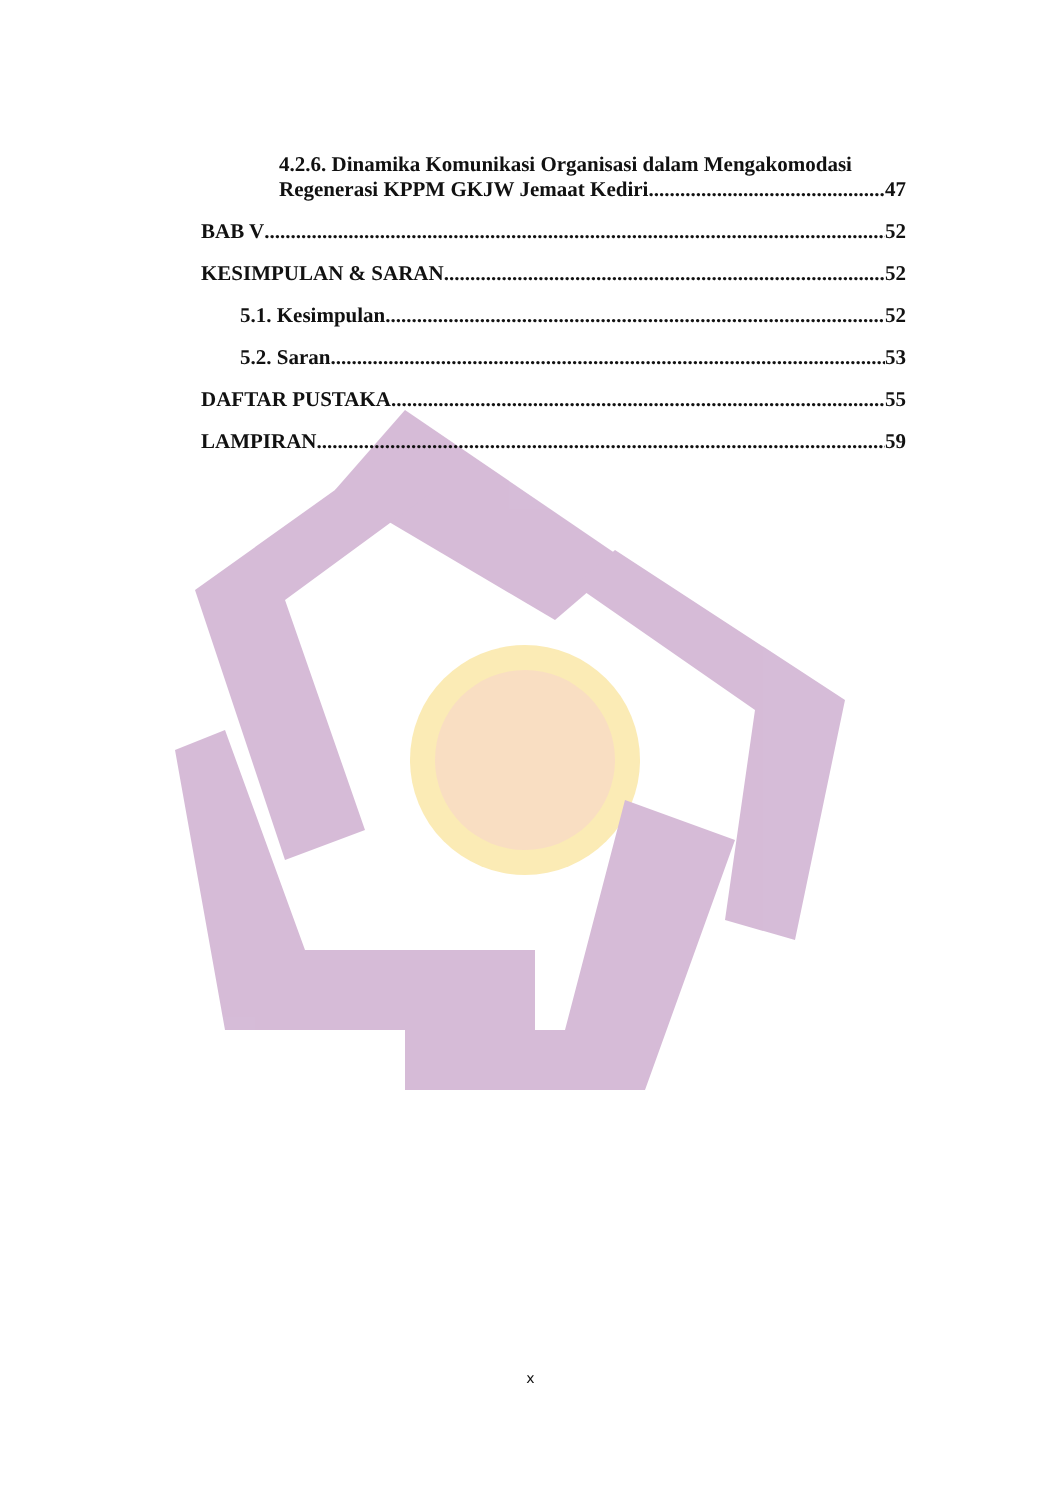4.2.6. Dinamika Komunikasi Organisasi dalam Mengakomodasi
Regenerasi KPPM GKJW Jemaat Kediri 47
BAB V 52
KESIMPULAN & SARAN 52
5.1. Kesimpulan 52
5.2. Saran 53
DAFTAR PUSTAKA 55
LAMPIRAN 59
x